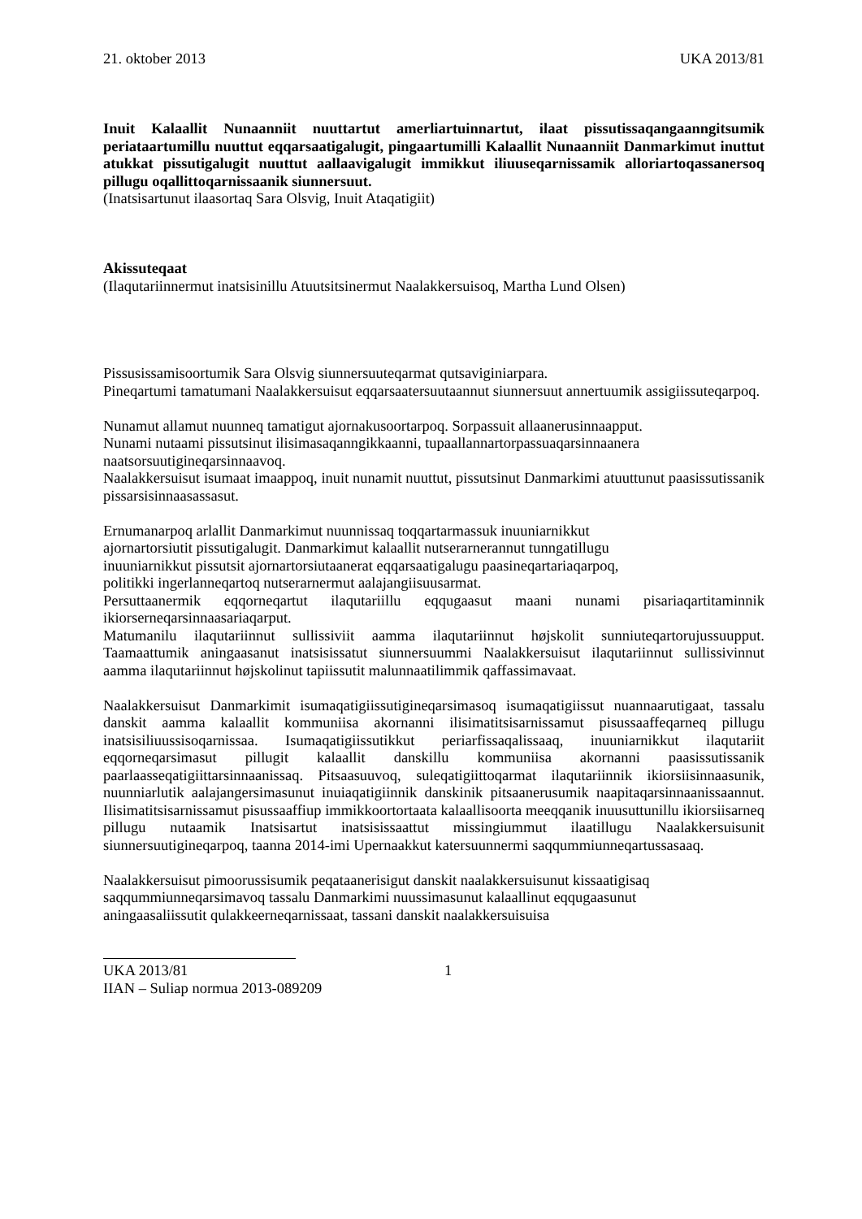21. oktober 2013 UKA 2013/81
Inuit Kalaallit Nunaanniit nuuttartut amerliartuinnartut, ilaat pissutissaqangaanngitsumik periataartumillu nuuttut eqqarsaatigalugit, pingaartumilli Kalaallit Nunaanniit Danmarkimut inuttut atukkat pissutigalugit nuuttut aallaavigalugit immikkut iliuuseqarnissamik alloriartoqassanersoq pillugu oqallittoqarnissaanik siunnersuut.
(Inatsisartunut ilaasortaq Sara Olsvig, Inuit Ataqatigiit)
Akissuteqaat
(Ilaqutariinnermut inatsisinillu Atuutsitsinermut Naalakkersuisoq, Martha Lund Olsen)
Pissusissamisoortumik Sara Olsvig siunnersuuteqarmat qutsaviginiarpara.
Pineqartumi tamatumani Naalakkersuisut eqqarsaatersuutaannut siunnersuut annertuumik assigiissuteqarpoq.
Nunamut allamut nuunneq tamatigut ajornakusoortarpoq. Sorpassuit allaanerusinnaapput.
Nunami nutaami pissutsinut ilisimasaqanngikkaanni, tupaallannartorpassuaqarsinnaanera naatsorsuutigineqarsinnaavoq.
Naalakkersuisut isumaat imaappoq, inuit nunamit nuuttut, pissutsinut Danmarkimi atuuttunut paasissutissanik pissarsisinnaasassasut.
Ernumanarpoq arlallit Danmarkimut nuunnissaq toqqartarmassuk inuuniarnikkut
ajornartorsiutit pissutigalugit. Danmarkimut kalaallit nutserarnerannut tunngatillugu
inuuniarnikkut pissutsit ajornartorsiutaanerat eqqarsaatigalugu paasineqartariaqarpoq,
politikki ingerlanneqartoq nutserarnermut aalajangiisuusarmat.
Persuttaanermik eqqorneqartut ilaqutariillu eqqugaasut maani nunami pisariaqartitaminnik ikiorserneqarsinnaasariaqarput.
Matumanilu ilaqutariinnut sullissiviit aamma ilaqutariinnut højskolit sunniuteqartorujussuupput. Taamaattumik aningaasanut inatsisissatut siunnersuummi Naalakkersuisut ilaqutariinnut sullissivinnut aamma ilaqutariinnut højskolinut tapiissutit malunnaatilimmik qaffassimavaat.
Naalakkersuisut Danmarkimit isumaqatigiissutigineqarsimasoq isumaqatigiissut nuannaarutigaat, tassalu danskit aamma kalaallit kommuniisa akornanni ilisimatitsisarnissamut pisussaaffeqarneq pillugu inatsisiliuussisoqarnissaa. Isumaqatigiissutikkut periarfissaqalissaaq, inuuniarnikkut ilaqutariit eqqorneqarsimasut pillugit kalaallit danskillu kommuniisa akornanni paasissutissanik paarlaasseqatigiittarsinnaanissaq. Pitsaasuuvoq, suleqatigiittoqarmat ilaqutariinnik ikiorsiisinnaasunik, nuunniarlutik aalajangersimasunut inuiaqatigiinnik danskinik pitsaanerusumik naapitaqarsinnaanissaannut. Ilisimatitsisarnissamut pisussaaffiup immikkoortortaata kalaallisoorta meeqqanik inuusuttunillu ikiorsiisarneq pillugu nutaamik Inatsisartut inatsisissaattut missingiummut ilaatillugu Naalakkersuisunit siunnersuutigineqarpoq, taanna 2014-imi Upernaakkut katersuunnermi saqqummiunneqartussasaaq.
Naalakkersuisut pimoorussisumik peqataanerisigut danskit naalakkersuisunut kissaatigisaq
saqqummiunneqarsimavoq tassalu Danmarkimi nuussimasunut kalaallinut eqqugaasunut
aningaasaliissutit qulakkeerneqarnissaat, tassani danskit naalakkersuisuisa
UKA 2013/81 1
IIAN – Suliap normua 2013-089209